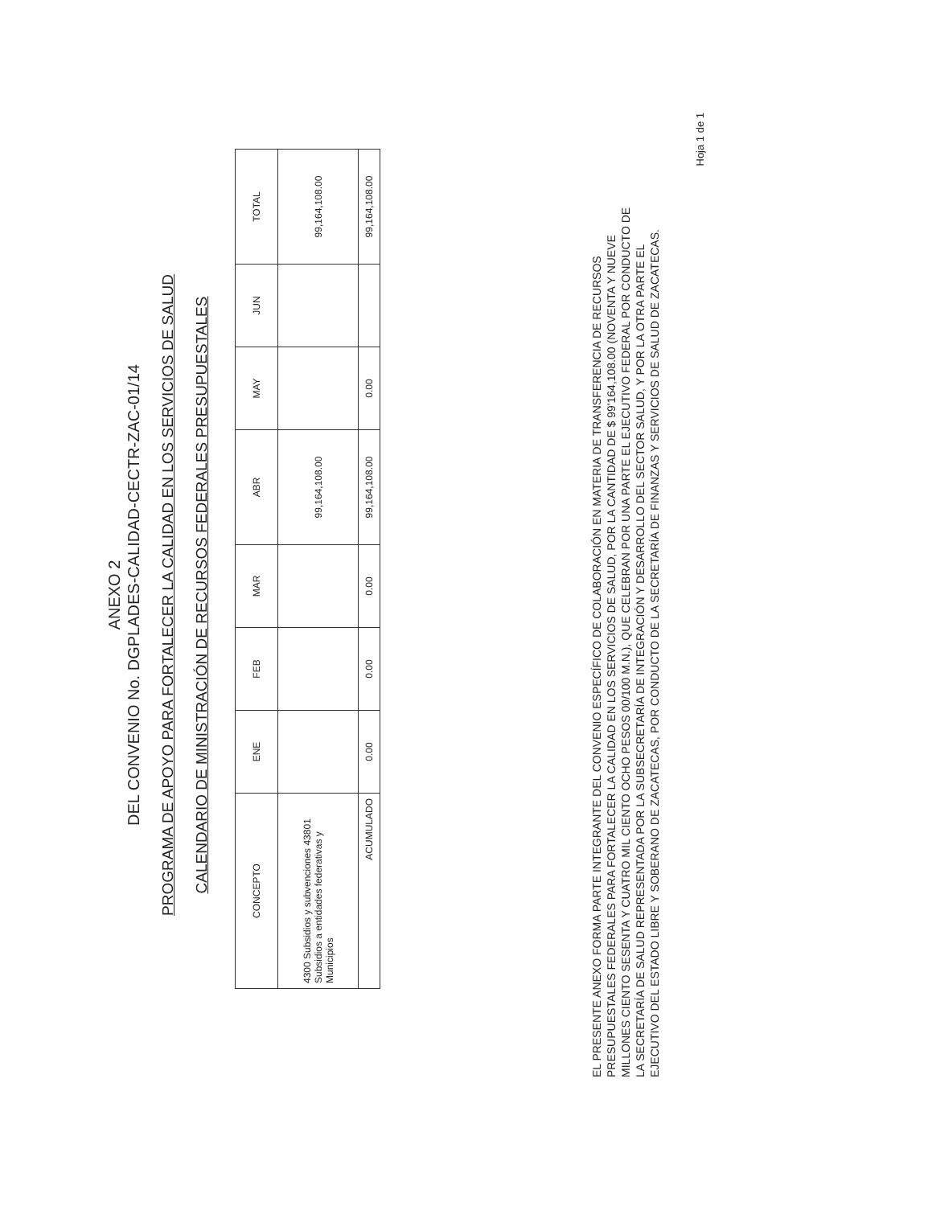ANEXO 2
DEL CONVENIO No. DGPLADES-CALIDAD-CECTR-ZAC-01/14
PROGRAMA DE APOYO PARA FORTALECER LA CALIDAD EN LOS SERVICIOS DE SALUD
CALENDARIO DE MINISTRACIÓN DE RECURSOS FEDERALES PRESUPUESTALES
| CONCEPTO | ENE | FEB | MAR | ABR | MAY | JUN | TOTAL |
| --- | --- | --- | --- | --- | --- | --- | --- |
| 4300 Subsidios y subvenciones 43801 Subsidios a entidades federativas y Municipios | | | | 99,164,108.00 | | | 99,164,108.00 |
| ACUMULADO | 0.00 | 0.00 | 0.00 | 99,164,108.00 | 0.00 | | 99,164,108.00 |
EL PRESENTE ANEXO FORMA PARTE INTEGRANTE DEL CONVENIO ESPECÍFICO DE COLABORACIÓN EN MATERIA DE TRANSFERENCIA DE RECURSOS PRESUPUESTALES FEDERALES PARA FORTALECER LA CALIDAD EN LOS SERVICIOS DE SALUD, POR LA CANTIDAD DE $ 99'164,108.00 (NOVENTA Y NUEVE MILLONES CIENTO SESENTA Y CUATRO MIL CIENTO OCHO PESOS 00/100 M.N.), QUE CELEBRAN POR UNA PARTE EL EJECUTIVO FEDERAL POR CONDUCTO DE LA SECRETARÍA DE SALUD REPRESENTADA POR LA SUBSECRETARÍA DE INTEGRACIÓN Y DESARROLLO DEL SECTOR SALUD, Y POR LA OTRA PARTE EL EJECUTIVO DEL ESTADO LIBRE Y SOBERANO DE ZACATECAS, POR CONDUCTO DE LA SECRETARÍA DE FINANZAS Y SERVICIOS DE SALUD DE ZACATECAS.
Hoja 1 de 1